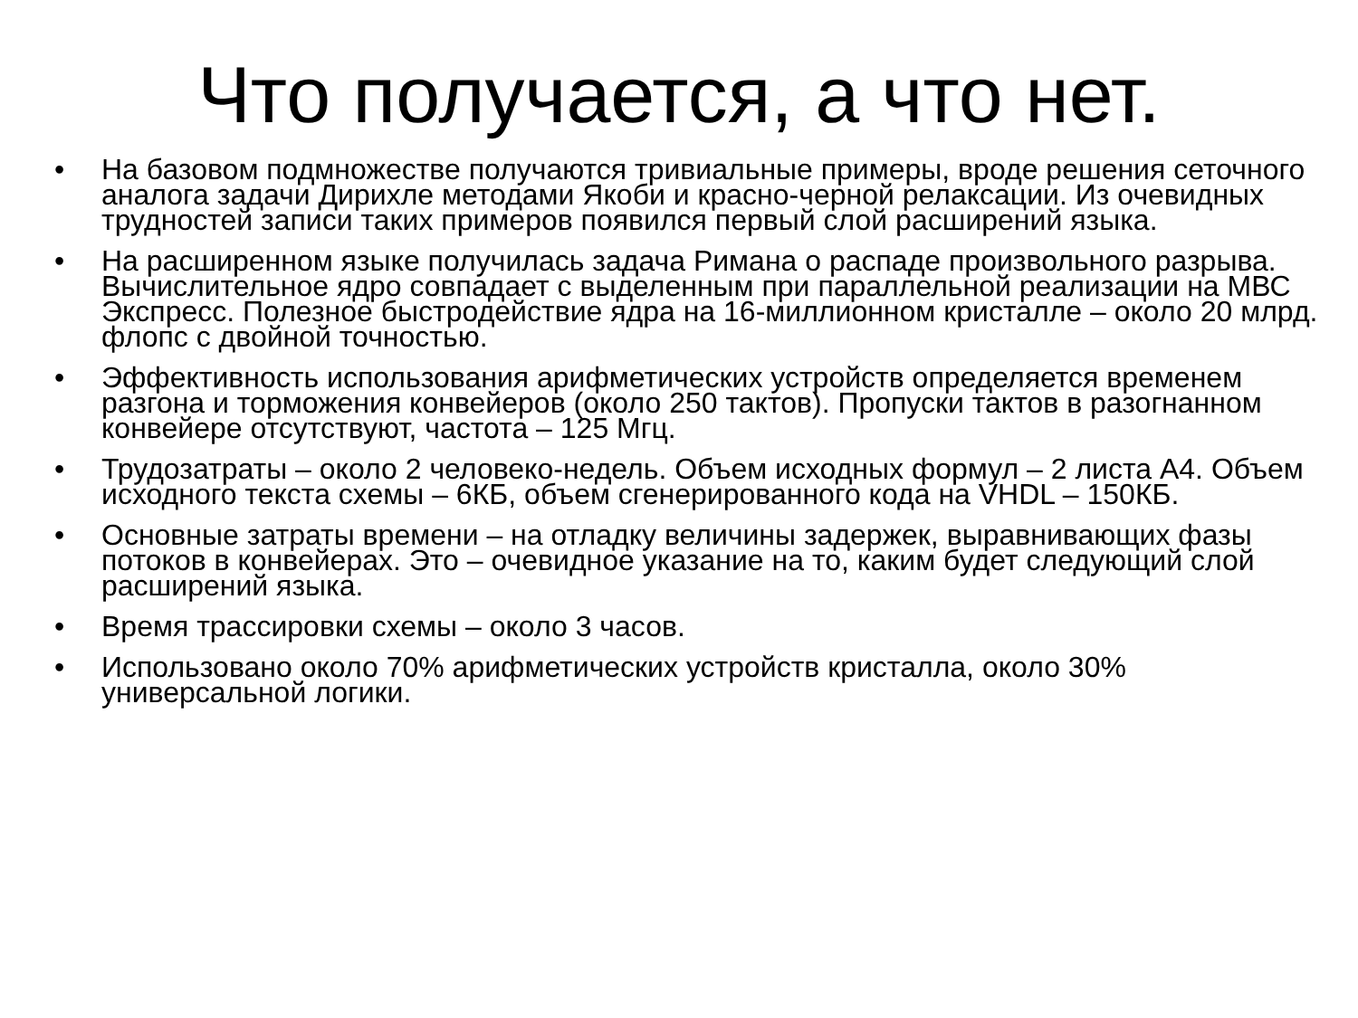Что получается, а что нет.
• На базовом подмножестве получаются тривиальные примеры, вроде решения сеточного аналога задачи Дирихле методами Якоби и красно-черной релаксации. Из очевидных трудностей записи таких примеров появился первый слой расширений языка.
• На расширенном языке получилась задача Римана о распаде произвольного разрыва. Вычислительное ядро совпадает с выделенным при параллельной реализации на МВС Экспресс. Полезное быстродействие ядра на 16-миллионном кристалле – около 20 млрд. флопс с двойной точностью.
• Эффективность использования арифметических устройств определяется временем разгона и торможения конвейеров (около 250 тактов). Пропуски тактов в разогнанном конвейере отсутствуют, частота – 125 Мгц.
• Трудозатраты – около 2 человеко-недель. Объем исходных формул – 2 листа А4. Объем исходного текста схемы – 6КБ, объем сгенерированного кода на VHDL – 150КБ.
• Основные затраты времени – на отладку величины задержек, выравнивающих фазы потоков в конвейерах. Это – очевидное указание на то, каким будет следующий слой расширений языка.
• Время трассировки схемы – около 3 часов.
• Использовано около 70% арифметических устройств кристалла, около 30% универсальной логики.